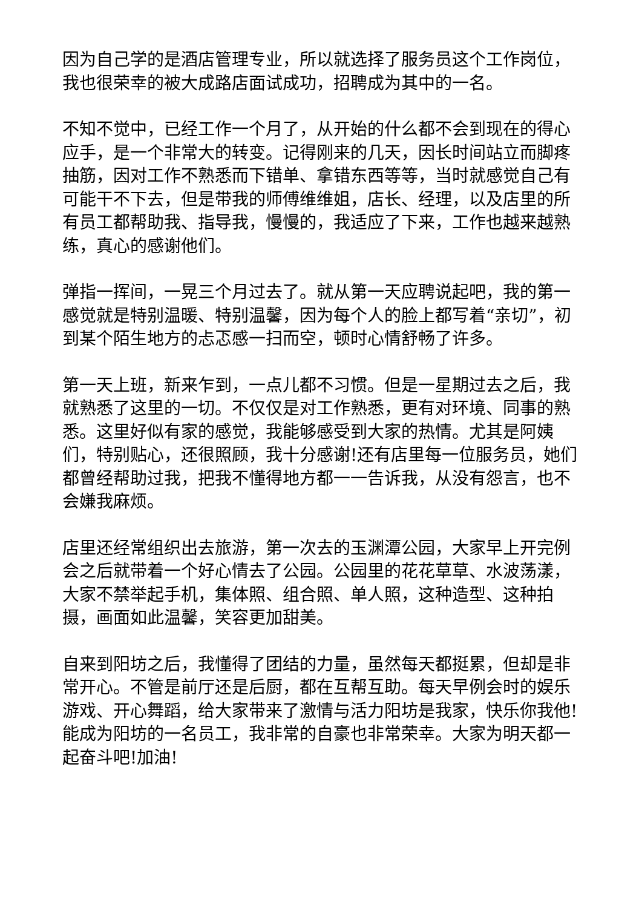因为自己学的是酒店管理专业，所以就选择了服务员这个工作岗位，我也很荣幸的被大成路店面试成功，招聘成为其中的一名。
不知不觉中，已经工作一个月了，从开始的什么都不会到现在的得心应手，是一个非常大的转变。记得刚来的几天，因长时间站立而脚疼抽筋，因对工作不熟悉而下错单、拿错东西等等，当时就感觉自己有可能干不下去，但是带我的师傅维维姐，店长、经理，以及店里的所有员工都帮助我、指导我，慢慢的，我适应了下来，工作也越来越熟练，真心的感谢他们。
弹指一挥间，一晃三个月过去了。就从第一天应聘说起吧，我的第一感觉就是特别温暖、特别温馨，因为每个人的脸上都写着“亲切”，初到某个陌生地方的忐忑感一扫而空，顿时心情舒畅了许多。
第一天上班，新来乍到，一点儿都不习惯。但是一星期过去之后，我就熟悉了这里的一切。不仅仅是对工作熟悉，更有对环境、同事的熟悉。这里好似有家的感觉，我能够感受到大家的热情。尤其是阿姨们，特别贴心，还很照顾，我十分感谢!还有店里每一位服务员，她们都曾经帮助过我，把我不懂得地方都一一告诉我，从没有怨言，也不会嫌我麻烦。
店里还经常组织出去旅游，第一次去的玉渊潭公园，大家早上开完例会之后就带着一个好心情去了公园。公园里的花花草草、水波荡漾，大家不禁举起手机，集体照、组合照、单人照，这种造型、这种拍摄，画面如此温馨，笑容更加甜美。
自来到阳坊之后，我懂得了团结的力量，虽然每天都挺累，但却是非常开心。不管是前厅还是后厨，都在互帮互助。每天早例会时的娱乐游戏、开心舞蹈，给大家带来了激情与活力阳坊是我家，快乐你我他!能成为阳坊的一名员工，我非常的自豪也非常荣幸。大家为明天都一起奋斗吧!加油!